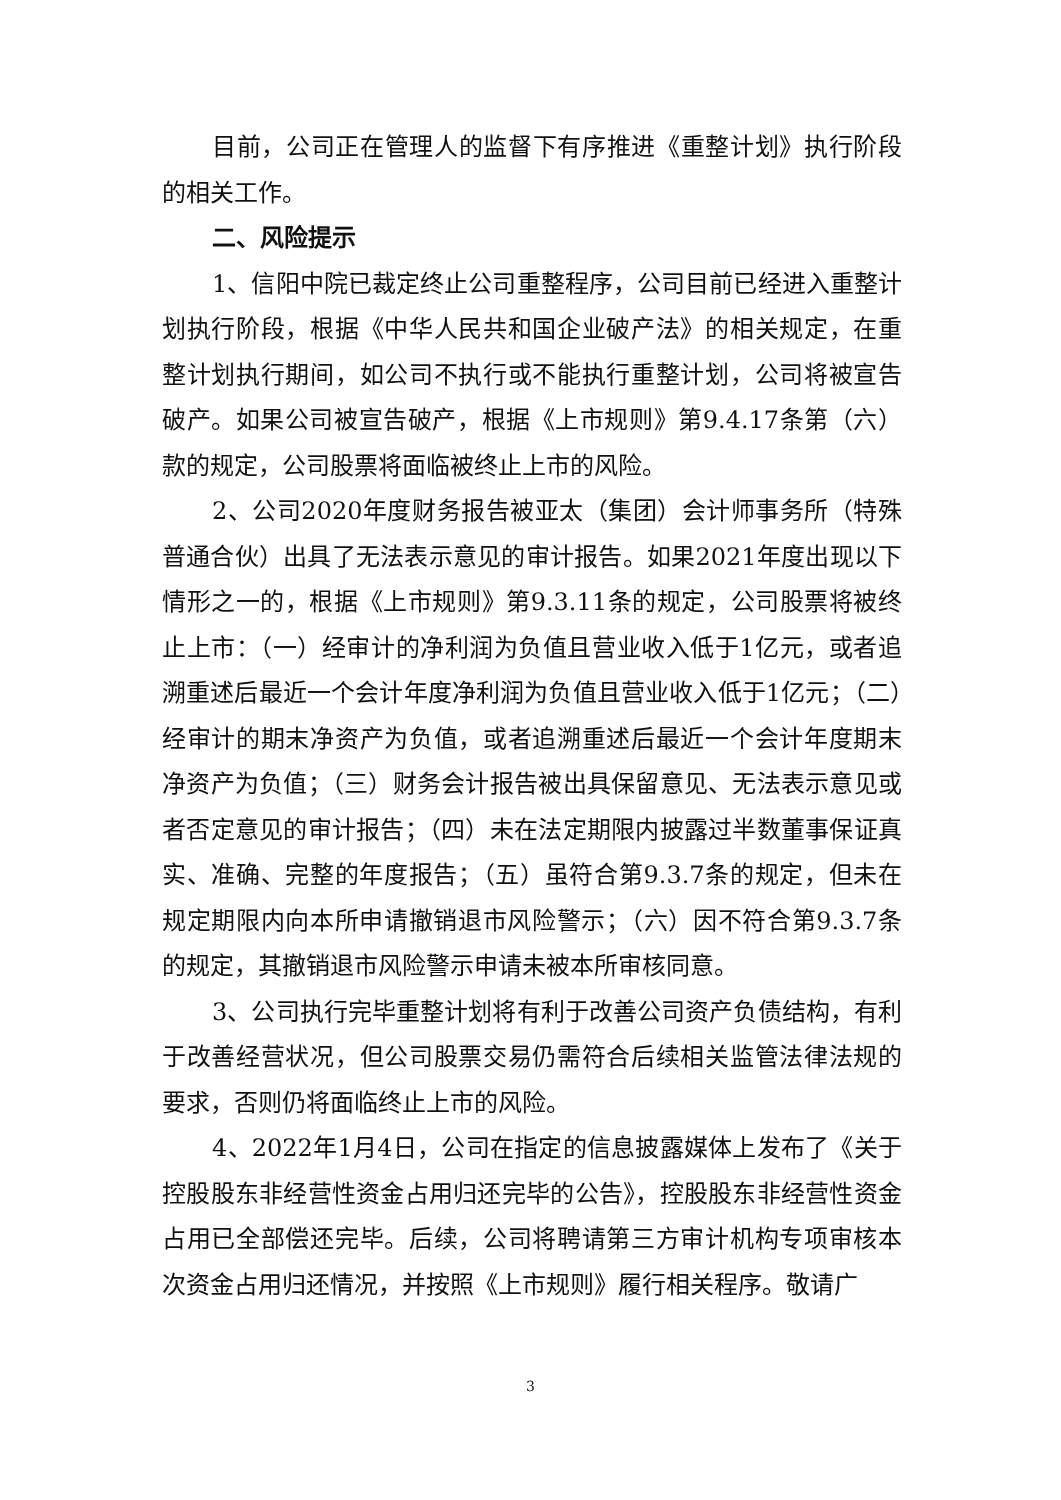目前，公司正在管理人的监督下有序推进《重整计划》执行阶段的相关工作。
二、风险提示
1、信阳中院已裁定终止公司重整程序，公司目前已经进入重整计划执行阶段，根据《中华人民共和国企业破产法》的相关规定，在重整计划执行期间，如公司不执行或不能执行重整计划，公司将被宣告破产。如果公司被宣告破产，根据《上市规则》第9.4.17条第（六）款的规定，公司股票将面临被终止上市的风险。
2、公司2020年度财务报告被亚太（集团）会计师事务所（特殊普通合伙）出具了无法表示意见的审计报告。如果2021年度出现以下情形之一的，根据《上市规则》第9.3.11条的规定，公司股票将被终止上市：（一）经审计的净利润为负值且营业收入低于1亿元，或者追溯重述后最近一个会计年度净利润为负值且营业收入低于1亿元；（二）经审计的期末净资产为负值，或者追溯重述后最近一个会计年度期末净资产为负值；（三）财务会计报告被出具保留意见、无法表示意见或者否定意见的审计报告；（四）未在法定期限内披露过半数董事保证真实、准确、完整的年度报告；（五）虽符合第9.3.7条的规定，但未在规定期限内向本所申请撤销退市风险警示；（六）因不符合第9.3.7条的规定，其撤销退市风险警示申请未被本所审核同意。
3、公司执行完毕重整计划将有利于改善公司资产负债结构，有利于改善经营状况，但公司股票交易仍需符合后续相关监管法律法规的要求，否则仍将面临终止上市的风险。
4、2022年1月4日，公司在指定的信息披露媒体上发布了《关于控股股东非经营性资金占用归还完毕的公告》，控股股东非经营性资金占用已全部偿还完毕。后续，公司将聘请第三方审计机构专项审核本次资金占用归还情况，并按照《上市规则》履行相关程序。敬请广
3